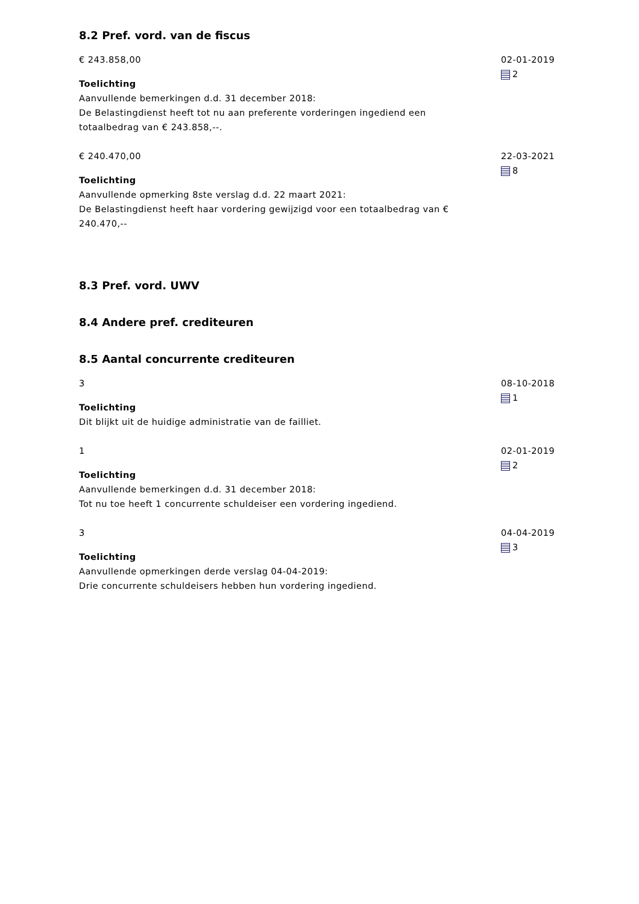8.2 Pref. vord. van de fiscus
€ 243.858,00
Toelichting
Aanvullende bemerkingen d.d. 31 december 2018:
De Belastingdienst heeft tot nu aan preferente vorderingen ingediend een totaalbedrag van € 243.858,--.
02-01-2019
2
€ 240.470,00
Toelichting
Aanvullende opmerking 8ste verslag d.d. 22 maart 2021:
De Belastingdienst heeft haar vordering gewijzigd voor een totaalbedrag van € 240.470,--
22-03-2021
8
8.3 Pref. vord. UWV
8.4 Andere pref. crediteuren
8.5 Aantal concurrente crediteuren
3
Toelichting
Dit blijkt uit de huidige administratie van de failliet.
08-10-2018
1
1
Toelichting
Aanvullende bemerkingen d.d. 31 december 2018:
Tot nu toe heeft 1 concurrente schuldeiser een vordering ingediend.
02-01-2019
2
3
Toelichting
Aanvullende opmerkingen derde verslag 04-04-2019:
Drie concurrente schuldeisers hebben hun vordering ingediend.
04-04-2019
3